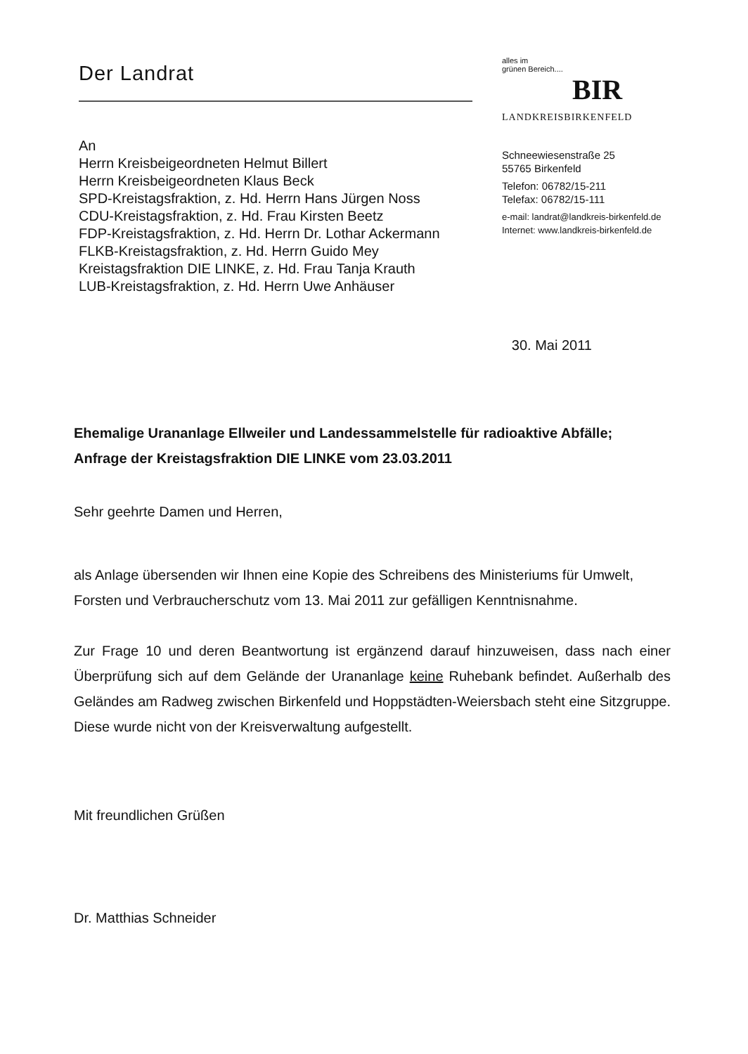Der Landrat
An
Herrn Kreisbeigeordneten Helmut Billert
Herrn Kreisbeigeordneten Klaus Beck
SPD-Kreistagsfraktion, z. Hd. Herrn Hans Jürgen Noss
CDU-Kreistagsfraktion, z. Hd. Frau Kirsten Beetz
FDP-Kreistagsfraktion, z. Hd. Herrn Dr. Lothar Ackermann
FLKB-Kreistagsfraktion, z. Hd. Herrn Guido Mey
Kreistagsfraktion DIE LINKE, z. Hd. Frau Tanja Krauth
LUB-Kreistagsfraktion, z. Hd. Herrn Uwe Anhäuser
alles im
grünen Bereich....
BIR
LANDKREISBIRKENFELD
Schneewiesenstraße 25
55765 Birkenfeld
Telefon: 06782/15-211
Telefax: 06782/15-111
e-mail: landrat@landkreis-birkenfeld.de
Internet: www.landkreis-birkenfeld.de
30. Mai 2011
Ehemalige Urananlage Ellweiler und Landessammelstelle für radioaktive Abfälle;
Anfrage der Kreistagsfraktion DIE LINKE vom 23.03.2011
Sehr geehrte Damen und Herren,
als Anlage übersenden wir Ihnen eine Kopie des Schreibens des Ministeriums für Umwelt, Forsten und Verbraucherschutz vom 13. Mai 2011 zur gefälligen Kenntnisnahme.
Zur Frage 10 und deren Beantwortung ist ergänzend darauf hinzuweisen, dass nach einer Überprüfung sich auf dem Gelände der Urananlage keine Ruhebank befindet. Außerhalb des Geländes am Radweg zwischen Birkenfeld und Hoppstädten-Weiersbach steht eine Sitzgruppe. Diese wurde nicht von der Kreisverwaltung aufgestellt.
Mit freundlichen Grüßen
Dr. Matthias Schneider